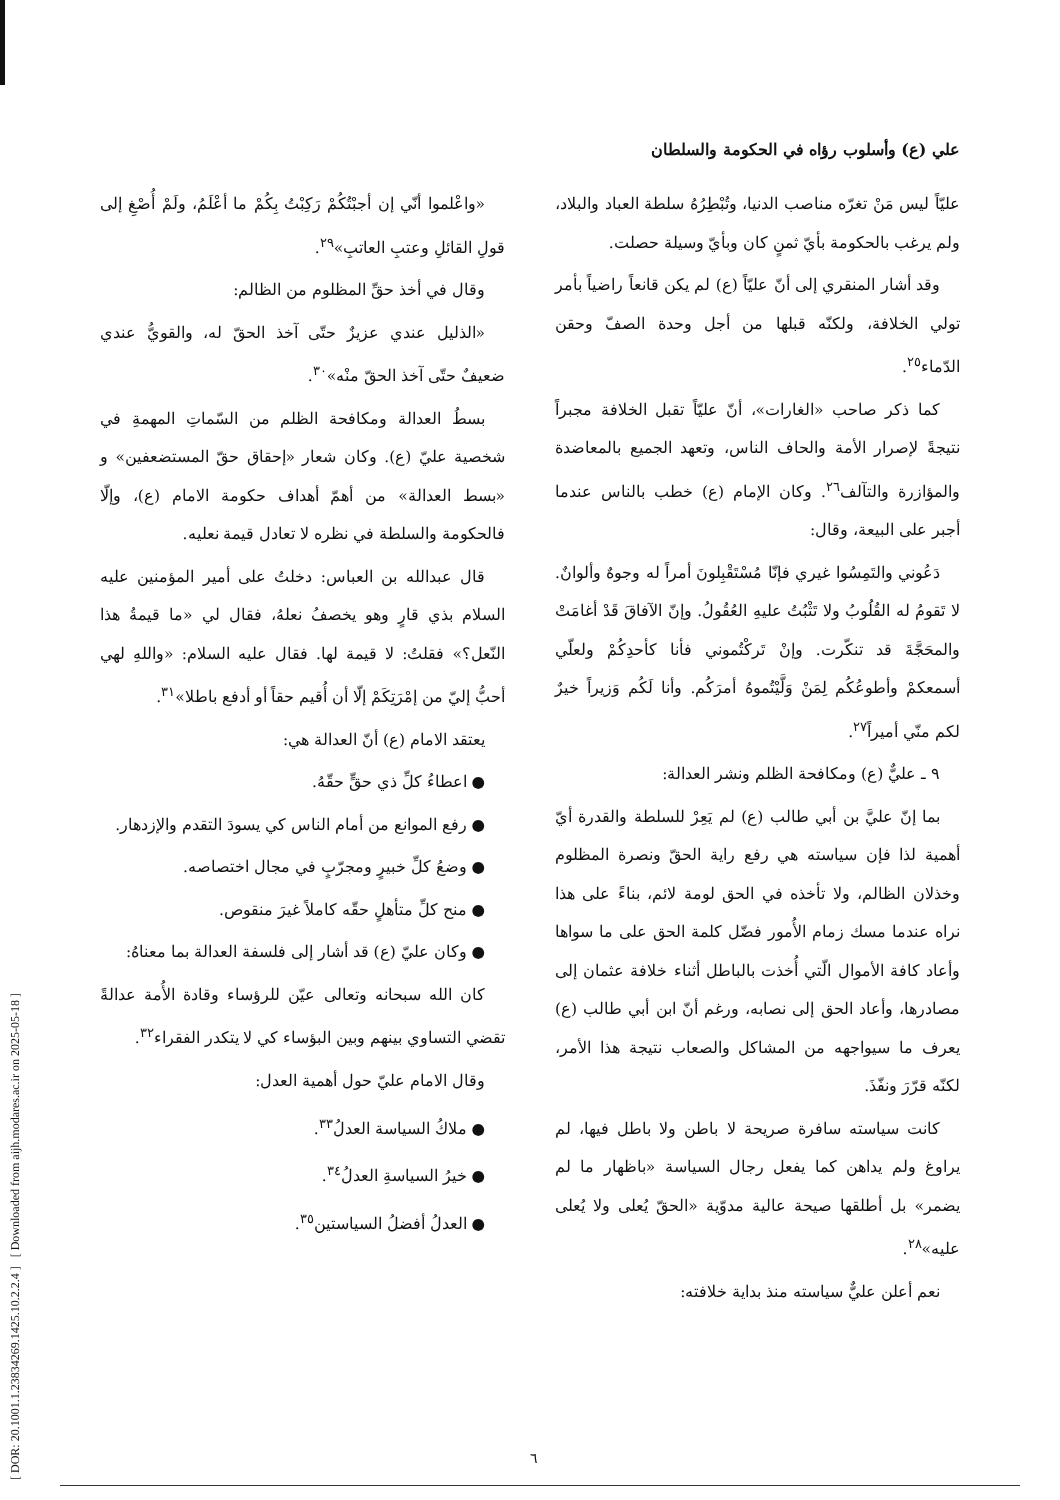[ DOR: 20.1001.1.23834269.1425.10.2.2.4 ] [ Downloaded from aijh.modares.ac.ir on 2025-05-18 ]
علي (ع) وأسلوب رؤاه في الحكومة والسلطان
عليّاً ليس مَنْ تغرّه مناصب الدنيا، وتُبْطِرُهُ سلطة العباد والبلاد، ولم يرغب بالحكومة بأيّ ثمنٍ كان وبأيّ وسيلة حصلت.
وقد أشار المنقري إلى أنّ عليّاً (ع) لم يكن قانعاً راضياً بأمر تولي الخلافة، ولكنّه قبلها من أجل وحدة الصفّ وحقن الدّماء<sup>٢٥</sup>.
كما ذكر صاحب «الغارات»، أنّ عليّاً تقبل الخلافة مجبراً نتيجةً لإصرار الأمة والحاف الناس، وتعهد الجميع بالمعاضدة والمؤازرة والتآلف<sup>٢٦</sup>. وكان الإمام (ع) خطب بالناس عندما أجبر على البيعة، وقال:
دَعُوني والتَمِسُوا غيري فإنّا مُسْتَقْبِلونَ أمراً له وجوهٌ وألوانٌ. لا تَقومُ له القُلُوبُ ولا تَثْبُتُ عليهِ العُقُولُ. وإنّ الآفاقَ قَدْ أغامَتْ والمحَجَّةَ قد تنكّرت. وإنْ تَركْتُموني فأنا كأحدِكُمْ ولعلّي أسمعكمْ وأطوعُكُم لِمَنْ وَلَّيْتُموهُ أمرَكُم. وأنا لَكُم وَزيراً خيرٌ لكم منّي أميراً<sup>٢٧</sup>.
٩ ـ عليٌّ (ع) ومكافحة الظلم ونشر العدالة:
بما إنّ عليَّ بن أبي طالب (ع) لم يَعِرْ للسلطة والقدرة أيّ أهمية لذا فإن سياسته هي رفع راية الحقّ ونصرة المظلوم وخذلان الظالم، ولا تأخذه في الحق لومة لائم، بناءً على هذا نراه عندما مسك زمام الأُمور فضّل كلمة الحق على ما سواها وأعاد كافة الأموال الّتي أُخذت بالباطل أثناء خلافة عثمان إلى مصادرها، وأعاد الحق إلى نصابه، ورغم أنّ ابن أبي طالب (ع) يعرف ما سيواجهه من المشاكل والصعاب نتيجة هذا الأمر، لكنّه قرّرَ ونفّذَ.
كانت سياسته سافرة صريحة لا باطن ولا باطل فيها، لم يراوغ ولم يداهن كما يفعل رجال السياسة «باظهار ما لم يضمر» بل أطلقها صيحة عالية مدوّية «الحقّ يُعلى ولا يُعلى عليه»<sup>٢٨</sup>.
نعم أعلن عليٌّ سياسته منذ بداية خلافته:
«واعْلموا أنّي إن أجبْتُكُمْ رَكِبْتُ بِكُمْ ما أعْلَمُ، ولَمْ أُصْغِ إلى قولِ القائلِ وعتبِ العاتبِ»<sup>٢٩</sup>.
وقال في أخذ حقِّ المظلوم من الظالم:
«الذليل عندي عزيزٌ حتّى آخذ الحقّ له، والقويُّ عندي ضعيفٌ حتّى آخذ الحقّ منْه»<sup>٣٠</sup>.
بسطُ العدالة ومكافحة الظلم من السّماتِ المهمةِ في شخصية عليّ (ع). وكان شعار «إحقاق حقّ المستضعفين» و «بسط العدالة» من أهمّ أهداف حكومة الامام (ع)، وإلّا فالحكومة والسلطة في نظره لا تعادل قيمة نعليه.
قال عبدالله بن العباس: دخلتُ على أمير المؤمنين عليه السلام بذي قارٍ وهو يخصفُ نعلهُ، فقال لي «ما قيمةُ هذا النّعل؟» فقلتُ: لا قيمة لها. فقال عليه السلام: «واللهِ لهي أحبُّ إليّ من إمْرَتِكَمْ إلّا أن أُقيم حقاً أو أدفع باطلا»<sup>٣١</sup>.
يعتقد الامام (ع) أنّ العدالة هي:
● اعطاءُ كلِّ ذي حقٍّ حقّهُ.
● رفع الموانع من أمام الناس كي يسودَ التقدم والإزدهار.
● وضعُ كلِّ خبيرٍ ومجرّبٍ في مجال اختصاصه.
● منح كلِّ متأهلٍ حقّه كاملاً غيرَ منقوص.
● وكان عليّ (ع) قد أشار إلى فلسفة العدالة بما معناهُ:
كان الله سبحانه وتعالى عيّن للرؤساء وقادة الأُمة عدالةً تقضي التساوي بينهم وبين البؤساء كي لا يتكدر الفقراء<sup>٣٢</sup>.
وقال الامام عليّ حول أهمية العدل:
● ملاكُ السياسة العدلُ<sup>٣٣</sup>.
● خيرُ السياسةِ العدلُ<sup>٣٤</sup>.
● العدلُ أفضلُ السياستين<sup>٣٥</sup>.
٦